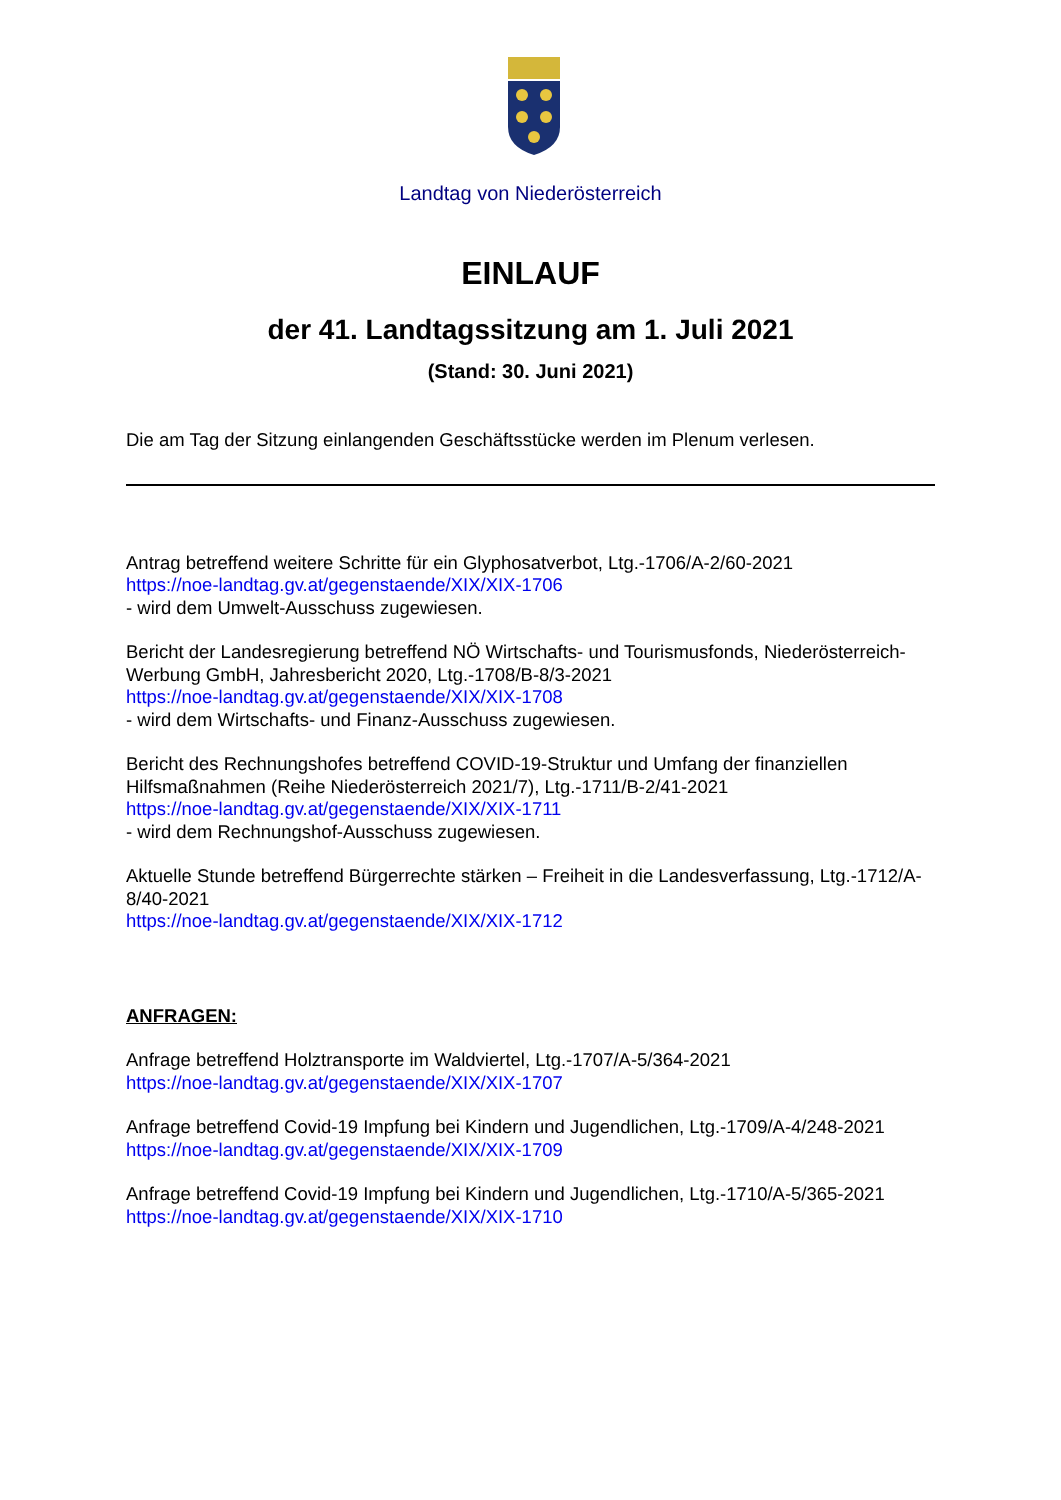Landtag von Niederösterreich
EINLAUF
der 41. Landtagssitzung am 1. Juli 2021
(Stand: 30. Juni 2021)
Die am Tag der Sitzung einlangenden Geschäftsstücke werden im Plenum verlesen.
Antrag betreffend weitere Schritte für ein Glyphosatverbot, Ltg.-1706/A-2/60-2021
https://noe-landtag.gv.at/gegenstaende/XIX/XIX-1706
- wird dem Umwelt-Ausschuss zugewiesen.
Bericht der Landesregierung betreffend NÖ Wirtschafts- und Tourismusfonds, Niederösterreich-Werbung GmbH, Jahresbericht 2020, Ltg.-1708/B-8/3-2021
https://noe-landtag.gv.at/gegenstaende/XIX/XIX-1708
- wird dem Wirtschafts- und Finanz-Ausschuss zugewiesen.
Bericht des Rechnungshofes betreffend COVID-19-Struktur und Umfang der finanziellen Hilfsmaßnahmen (Reihe Niederösterreich 2021/7), Ltg.-1711/B-2/41-2021
https://noe-landtag.gv.at/gegenstaende/XIX/XIX-1711
- wird dem Rechnungshof-Ausschuss zugewiesen.
Aktuelle Stunde betreffend Bürgerrechte stärken – Freiheit in die Landesverfassung, Ltg.-1712/A-8/40-2021
https://noe-landtag.gv.at/gegenstaende/XIX/XIX-1712
ANFRAGEN:
Anfrage betreffend Holztransporte im Waldviertel, Ltg.-1707/A-5/364-2021
https://noe-landtag.gv.at/gegenstaende/XIX/XIX-1707
Anfrage betreffend Covid-19 Impfung bei Kindern und Jugendlichen, Ltg.-1709/A-4/248-2021
https://noe-landtag.gv.at/gegenstaende/XIX/XIX-1709
Anfrage betreffend Covid-19 Impfung bei Kindern und Jugendlichen, Ltg.-1710/A-5/365-2021
https://noe-landtag.gv.at/gegenstaende/XIX/XIX-1710